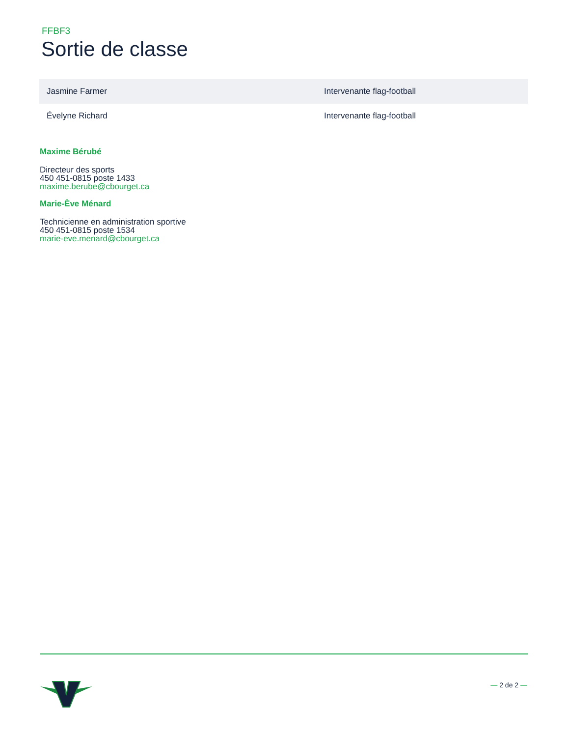FFBF3
Sortie de classe
| Jasmine Farmer | Intervenante flag-football |
| Évelyne Richard | Intervenante flag-football |
Maxime Bérubé
Directeur des sports
450 451-0815 poste 1433
maxime.berube@cbourget.ca
Marie-Ève Ménard
Technicienne en administration sportive
450 451-0815 poste 1534
marie-eve.menard@cbourget.ca
— 2 de 2 —